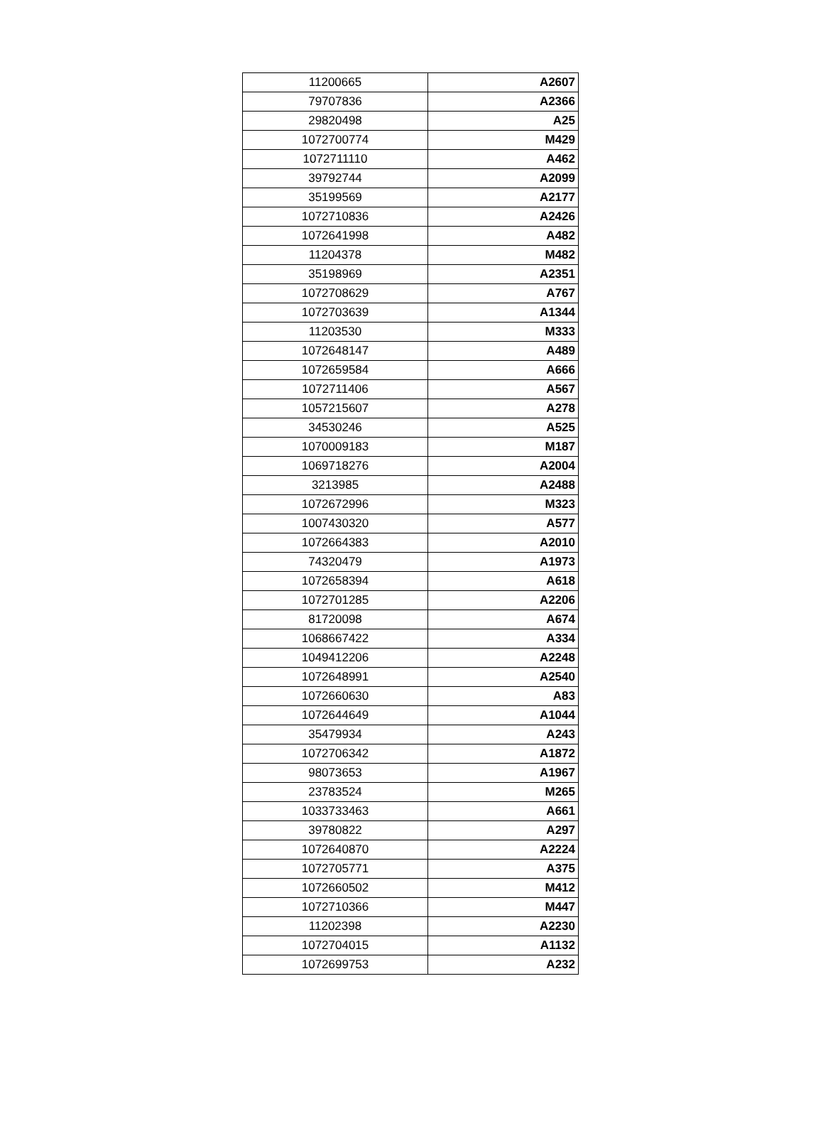| 11200665 | A2607 |
| 79707836 | A2366 |
| 29820498 | A25 |
| 1072700774 | M429 |
| 1072711110 | A462 |
| 39792744 | A2099 |
| 35199569 | A2177 |
| 1072710836 | A2426 |
| 1072641998 | A482 |
| 11204378 | M482 |
| 35198969 | A2351 |
| 1072708629 | A767 |
| 1072703639 | A1344 |
| 11203530 | M333 |
| 1072648147 | A489 |
| 1072659584 | A666 |
| 1072711406 | A567 |
| 1057215607 | A278 |
| 34530246 | A525 |
| 1070009183 | M187 |
| 1069718276 | A2004 |
| 3213985 | A2488 |
| 1072672996 | M323 |
| 1007430320 | A577 |
| 1072664383 | A2010 |
| 74320479 | A1973 |
| 1072658394 | A618 |
| 1072701285 | A2206 |
| 81720098 | A674 |
| 1068667422 | A334 |
| 1049412206 | A2248 |
| 1072648991 | A2540 |
| 1072660630 | A83 |
| 1072644649 | A1044 |
| 35479934 | A243 |
| 1072706342 | A1872 |
| 98073653 | A1967 |
| 23783524 | M265 |
| 1033733463 | A661 |
| 39780822 | A297 |
| 1072640870 | A2224 |
| 1072705771 | A375 |
| 1072660502 | M412 |
| 1072710366 | M447 |
| 11202398 | A2230 |
| 1072704015 | A1132 |
| 1072699753 | A232 |